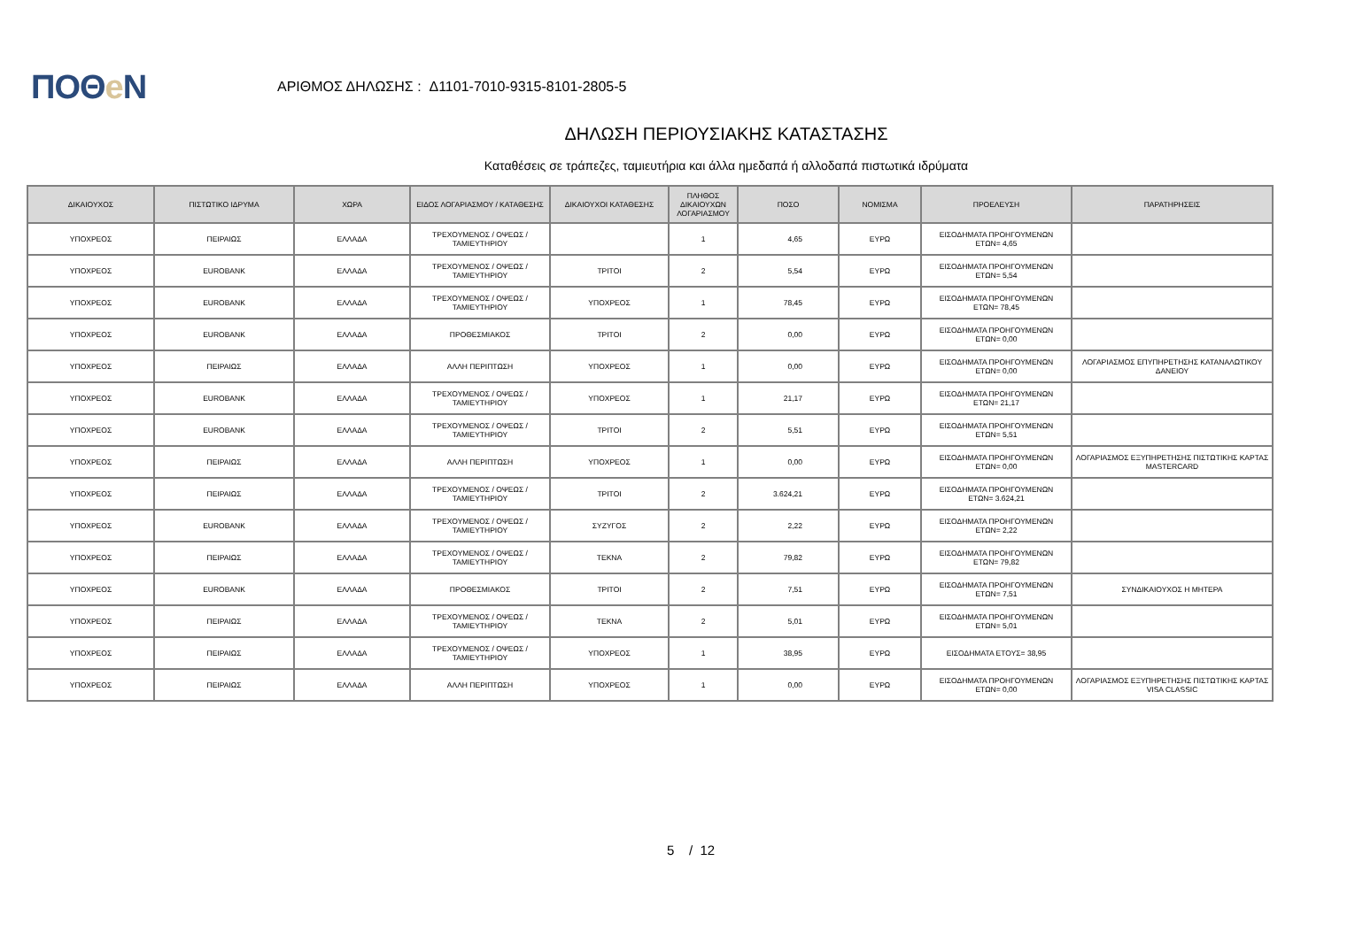ΠΟΘe Ν
ΑΡΙΘΜΟΣ ΔΗΛΩΣΗΣ : Δ1101-7010-9315-8101-2805-5
ΔΗΛΩΣΗ ΠΕΡΙΟΥΣΙΑΚΗΣ ΚΑΤΑΣΤΑΣΗΣ
Καταθέσεις σε τράπεζες, ταμιευτήρια και άλλα ημεδαπά ή αλλοδαπά πιστωτικά ιδρύματα
| ΔΙΚΑΙΟΥΧΟΣ | ΠΙΣΤΩΤΙΚΟ ΙΔΡΥΜΑ | ΧΩΡΑ | ΕΙΔΟΣ ΛΟΓΑΡΙΑΣΜΟΥ / ΚΑΤΑΘΕΣΗΣ | ΔΙΚΑΙΟΥΧΟΙ ΚΑΤΑΘΕΣΗΣ | ΠΛΗΘΟΣ ΔΙΚΑΙΟΥΧΩΝ ΛΟΓΑΡΙΑΣΜΟΥ | ΠΟΣΟ | ΝΟΜΙΣΜΑ | ΠΡΟΕΛΕΥΣΗ | ΠΑΡΑΤΗΡΗΣΕΙΣ |
| --- | --- | --- | --- | --- | --- | --- | --- | --- | --- |
| ΥΠΟΧΡΕΟΣ | ΠΕΙΡΑΙΩΣ | ΕΛΛΑΔΑ | ΤΡΕΧΟΥΜΕΝΟΣ / ΟΨΕΩΣ / ΤΑΜΙΕΥΤΗΡΙΟΥ | | 1 | 4,65 | ΕΥΡΩ | ΕΙΣΟΔΗΜΑΤΑ ΠΡΟΗΓΟΥΜΕΝΩΝ ΕΤΩΝ= 4,65 | |
| ΥΠΟΧΡΕΟΣ | EUROBANK | ΕΛΛΑΔΑ | ΤΡΕΧΟΥΜΕΝΟΣ / ΟΨΕΩΣ / ΤΑΜΙΕΥΤΗΡΙΟΥ | ΤΡΙΤΟΙ | 2 | 5,54 | ΕΥΡΩ | ΕΙΣΟΔΗΜΑΤΑ ΠΡΟΗΓΟΥΜΕΝΩΝ ΕΤΩΝ= 5,54 | |
| ΥΠΟΧΡΕΟΣ | EUROBANK | ΕΛΛΑΔΑ | ΤΡΕΧΟΥΜΕΝΟΣ / ΟΨΕΩΣ / ΤΑΜΙΕΥΤΗΡΙΟΥ | ΥΠΟΧΡΕΟΣ | 1 | 78,45 | ΕΥΡΩ | ΕΙΣΟΔΗΜΑΤΑ ΠΡΟΗΓΟΥΜΕΝΩΝ ΕΤΩΝ= 78,45 | |
| ΥΠΟΧΡΕΟΣ | EUROBANK | ΕΛΛΑΔΑ | ΠΡΟΘΕΣΜΙΑΚΟΣ | ΤΡΙΤΟΙ | 2 | 0,00 | ΕΥΡΩ | ΕΙΣΟΔΗΜΑΤΑ ΠΡΟΗΓΟΥΜΕΝΩΝ ΕΤΩΝ= 0,00 | |
| ΥΠΟΧΡΕΟΣ | ΠΕΙΡΑΙΩΣ | ΕΛΛΑΔΑ | ΑΛΛΗ ΠΕΡΙΠΤΩΣΗ | ΥΠΟΧΡΕΟΣ | 1 | 0,00 | ΕΥΡΩ | ΕΙΣΟΔΗΜΑΤΑ ΠΡΟΗΓΟΥΜΕΝΩΝ ΕΤΩΝ= 0,00 | ΛΟΓΑΡΙΑΣΜΟΣ ΕΠΥΠΗΡΕΤΗΣΗΣ ΚΑΤΑΝΑΛΩΤΙΚΟΥ ΔΑΝΕΙΟΥ |
| ΥΠΟΧΡΕΟΣ | EUROBANK | ΕΛΛΑΔΑ | ΤΡΕΧΟΥΜΕΝΟΣ / ΟΨΕΩΣ / ΤΑΜΙΕΥΤΗΡΙΟΥ | ΥΠΟΧΡΕΟΣ | 1 | 21,17 | ΕΥΡΩ | ΕΙΣΟΔΗΜΑΤΑ ΠΡΟΗΓΟΥΜΕΝΩΝ ΕΤΩΝ= 21,17 | |
| ΥΠΟΧΡΕΟΣ | EUROBANK | ΕΛΛΑΔΑ | ΤΡΕΧΟΥΜΕΝΟΣ / ΟΨΕΩΣ / ΤΑΜΙΕΥΤΗΡΙΟΥ | ΤΡΙΤΟΙ | 2 | 5,51 | ΕΥΡΩ | ΕΙΣΟΔΗΜΑΤΑ ΠΡΟΗΓΟΥΜΕΝΩΝ ΕΤΩΝ= 5,51 | |
| ΥΠΟΧΡΕΟΣ | ΠΕΙΡΑΙΩΣ | ΕΛΛΑΔΑ | ΑΛΛΗ ΠΕΡΙΠΤΩΣΗ | ΥΠΟΧΡΕΟΣ | 1 | 0,00 | ΕΥΡΩ | ΕΙΣΟΔΗΜΑΤΑ ΠΡΟΗΓΟΥΜΕΝΩΝ ΕΤΩΝ= 0,00 | ΛΟΓΑΡΙΑΣΜΟΣ ΕΞΥΠΗΡΕΤΗΣΗΣ ΠΙΣΤΩΤΙΚΗΣ ΚΑΡΤΑΣ MASTERCARD |
| ΥΠΟΧΡΕΟΣ | ΠΕΙΡΑΙΩΣ | ΕΛΛΑΔΑ | ΤΡΕΧΟΥΜΕΝΟΣ / ΟΨΕΩΣ / ΤΑΜΙΕΥΤΗΡΙΟΥ | ΤΡΙΤΟΙ | 2 | 3.624,21 | ΕΥΡΩ | ΕΙΣΟΔΗΜΑΤΑ ΠΡΟΗΓΟΥΜΕΝΩΝ ΕΤΩΝ= 3.624,21 | |
| ΥΠΟΧΡΕΟΣ | EUROBANK | ΕΛΛΑΔΑ | ΤΡΕΧΟΥΜΕΝΟΣ / ΟΨΕΩΣ / ΤΑΜΙΕΥΤΗΡΙΟΥ | ΣΥΖΥΓΟΣ | 2 | 2,22 | ΕΥΡΩ | ΕΙΣΟΔΗΜΑΤΑ ΠΡΟΗΓΟΥΜΕΝΩΝ ΕΤΩΝ= 2,22 | |
| ΥΠΟΧΡΕΟΣ | ΠΕΙΡΑΙΩΣ | ΕΛΛΑΔΑ | ΤΡΕΧΟΥΜΕΝΟΣ / ΟΨΕΩΣ / ΤΑΜΙΕΥΤΗΡΙΟΥ | ΤΕΚΝΑ | 2 | 79,82 | ΕΥΡΩ | ΕΙΣΟΔΗΜΑΤΑ ΠΡΟΗΓΟΥΜΕΝΩΝ ΕΤΩΝ= 79,82 | |
| ΥΠΟΧΡΕΟΣ | EUROBANK | ΕΛΛΑΔΑ | ΠΡΟΘΕΣΜΙΑΚΟΣ | ΤΡΙΤΟΙ | 2 | 7,51 | ΕΥΡΩ | ΕΙΣΟΔΗΜΑΤΑ ΠΡΟΗΓΟΥΜΕΝΩΝ ΕΤΩΝ= 7,51 | ΣΥΝΔΙΚΑΙΟΥΧΟΣ Η ΜΗΤΕΡΑ |
| ΥΠΟΧΡΕΟΣ | ΠΕΙΡΑΙΩΣ | ΕΛΛΑΔΑ | ΤΡΕΧΟΥΜΕΝΟΣ / ΟΨΕΩΣ / ΤΑΜΙΕΥΤΗΡΙΟΥ | ΤΕΚΝΑ | 2 | 5,01 | ΕΥΡΩ | ΕΙΣΟΔΗΜΑΤΑ ΠΡΟΗΓΟΥΜΕΝΩΝ ΕΤΩΝ= 5,01 | |
| ΥΠΟΧΡΕΟΣ | ΠΕΙΡΑΙΩΣ | ΕΛΛΑΔΑ | ΤΡΕΧΟΥΜΕΝΟΣ / ΟΨΕΩΣ / ΤΑΜΙΕΥΤΗΡΙΟΥ | ΥΠΟΧΡΕΟΣ | 1 | 38,95 | ΕΥΡΩ | ΕΙΣΟΔΗΜΑΤΑ ΕΤΟΥΣ= 38,95 | |
| ΥΠΟΧΡΕΟΣ | ΠΕΙΡΑΙΩΣ | ΕΛΛΑΔΑ | ΑΛΛΗ ΠΕΡΙΠΤΩΣΗ | ΥΠΟΧΡΕΟΣ | 1 | 0,00 | ΕΥΡΩ | ΕΙΣΟΔΗΜΑΤΑ ΠΡΟΗΓΟΥΜΕΝΩΝ ΕΤΩΝ= 0,00 | ΛΟΓΑΡΙΑΣΜΟΣ ΕΞΥΠΗΡΕΤΗΣΗΣ ΠΙΣΤΩΤΙΚΗΣ ΚΑΡΤΑΣ VISA CLASSIC |
5 / 12